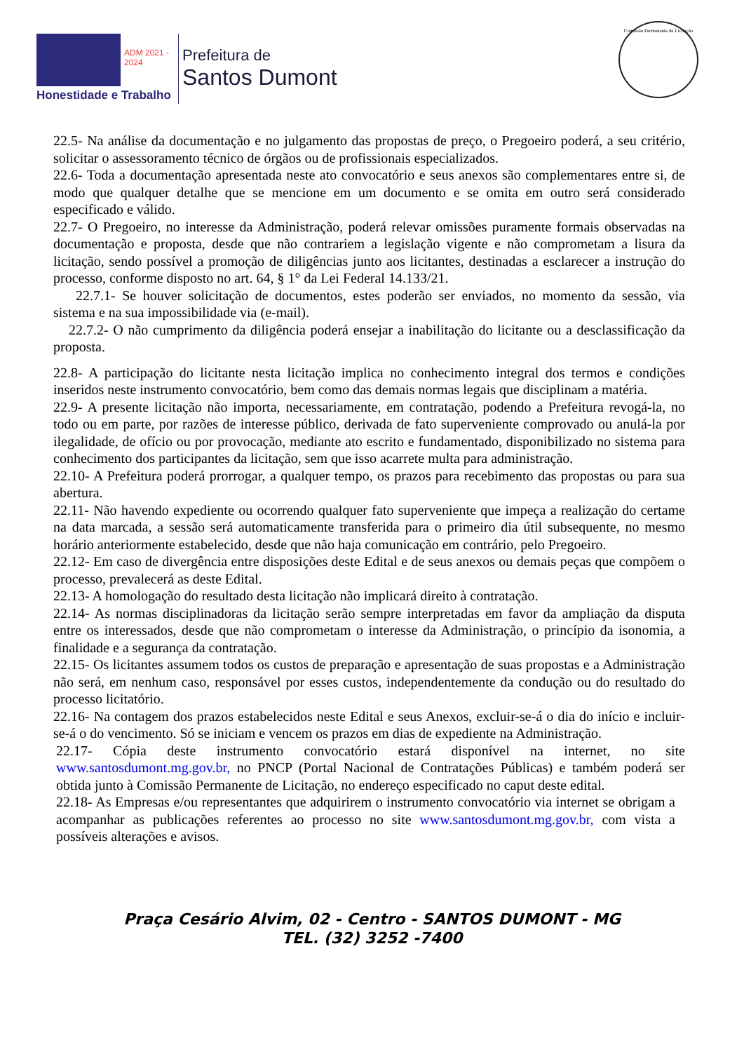ADM 2021 - 2024
Honestidade e Trabalho
Prefeitura de
Santos Dumont
Comissão Permanente de Licitação
22.5- Na análise da documentação e no julgamento das propostas de preço, o Pregoeiro poderá, a seu critério, solicitar o assessoramento técnico de órgãos ou de profissionais especializados.
22.6- Toda a documentação apresentada neste ato convocatório e seus anexos são complementares entre si, de modo que qualquer detalhe que se mencione em um documento e se omita em outro será considerado especificado e válido.
22.7- O Pregoeiro, no interesse da Administração, poderá relevar omissões puramente formais observadas na documentação e proposta, desde que não contrariem a legislação vigente e não comprometam a lisura da licitação, sendo possível a promoção de diligências junto aos licitantes, destinadas a esclarecer a instrução do processo, conforme disposto no art. 64, § 1° da Lei Federal 14.133/21.
22.7.1- Se houver solicitação de documentos, estes poderão ser enviados, no momento da sessão, via sistema e na sua impossibilidade via (e-mail).
22.7.2- O não cumprimento da diligência poderá ensejar a inabilitação do licitante ou a desclassificação da proposta.
22.8- A participação do licitante nesta licitação implica no conhecimento integral dos termos e condições inseridos neste instrumento convocatório, bem como das demais normas legais que disciplinam a matéria.
22.9- A presente licitação não importa, necessariamente, em contratação, podendo a Prefeitura revogá-la, no todo ou em parte, por razões de interesse público, derivada de fato superveniente comprovado ou anulá-la por ilegalidade, de ofício ou por provocação, mediante ato escrito e fundamentado, disponibilizado no sistema para conhecimento dos participantes da licitação, sem que isso acarrete multa para administração.
22.10- A Prefeitura poderá prorrogar, a qualquer tempo, os prazos para recebimento das propostas ou para sua abertura.
22.11- Não havendo expediente ou ocorrendo qualquer fato superveniente que impeça a realização do certame na data marcada, a sessão será automaticamente transferida para o primeiro dia útil subsequente, no mesmo horário anteriormente estabelecido, desde que não haja comunicação em contrário, pelo Pregoeiro.
22.12- Em caso de divergência entre disposições deste Edital e de seus anexos ou demais peças que compõem o processo, prevalecerá as deste Edital.
22.13- A homologação do resultado desta licitação não implicará direito à contratação.
22.14- As normas disciplinadoras da licitação serão sempre interpretadas em favor da ampliação da disputa entre os interessados, desde que não comprometam o interesse da Administração, o princípio da isonomia, a finalidade e a segurança da contratação.
22.15- Os licitantes assumem todos os custos de preparação e apresentação de suas propostas e a Administração não será, em nenhum caso, responsável por esses custos, independentemente da condução ou do resultado do processo licitatório.
22.16- Na contagem dos prazos estabelecidos neste Edital e seus Anexos, excluir-se-á o dia do início e incluir-se-á o do vencimento. Só se iniciam e vencem os prazos em dias de expediente na Administração.
22.17- Cópia deste instrumento convocatório estará disponível na internet, no site www.santosdumont.mg.gov.br, no PNCP (Portal Nacional de Contratações Públicas) e também poderá ser obtida junto à Comissão Permanente de Licitação, no endereço especificado no caput deste edital.
22.18- As Empresas e/ou representantes que adquirirem o instrumento convocatório via internet se obrigam a acompanhar as publicações referentes ao processo no site www.santosdumont.mg.gov.br, com vista a possíveis alterações e avisos.
Praça Cesário Alvim, 02 - Centro - SANTOS DUMONT - MG
TEL. (32) 3252 -7400